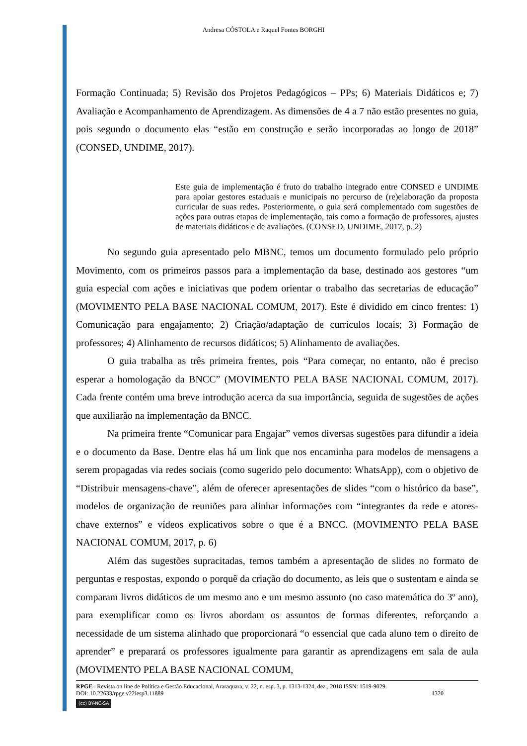Andresa CÓSTOLA e Raquel Fontes BORGHI
Formação Continuada; 5) Revisão dos Projetos Pedagógicos – PPs; 6) Materiais Didáticos e; 7) Avaliação e Acompanhamento de Aprendizagem. As dimensões de 4 a 7 não estão presentes no guia, pois segundo o documento elas “estão em construção e serão incorporadas ao longo de 2018” (CONSED, UNDIME, 2017).
Este guia de implementação é fruto do trabalho integrado entre CONSED e UNDIME para apoiar gestores estaduais e municipais no percurso de (re)elaboração da proposta curricular de suas redes. Posteriormente, o guia será complementado com sugestões de ações para outras etapas de implementação, tais como a formação de professores, ajustes de materiais didáticos e de avaliações. (CONSED, UNDIME, 2017, p. 2)
No segundo guia apresentado pelo MBNC, temos um documento formulado pelo próprio Movimento, com os primeiros passos para a implementação da base, destinado aos gestores “um guia especial com ações e iniciativas que podem orientar o trabalho das secretarias de educação” (MOVIMENTO PELA BASE NACIONAL COMUM, 2017). Este é dividido em cinco frentes: 1) Comunicação para engajamento; 2) Criação/adaptação de currículos locais; 3) Formação de professores; 4) Alinhamento de recursos didáticos; 5) Alinhamento de avaliações.
O guia trabalha as três primeira frentes, pois “Para começar, no entanto, não é preciso esperar a homologação da BNCC” (MOVIMENTO PELA BASE NACIONAL COMUM, 2017). Cada frente contém uma breve introdução acerca da sua importância, seguida de sugestões de ações que auxiliarão na implementação da BNCC.
Na primeira frente “Comunicar para Engajar” vemos diversas sugestões para difundir a ideia e o documento da Base. Dentre elas há um link que nos encaminha para modelos de mensagens a serem propagadas via redes sociais (como sugerido pelo documento: WhatsApp), com o objetivo de “Distribuir mensagens-chave”, além de oferecer apresentações de slides “com o histórico da base”, modelos de organização de reuniões para alinhar informações com “integrantes da rede e atores-chave externos” e vídeos explicativos sobre o que é a BNCC. (MOVIMENTO PELA BASE NACIONAL COMUM, 2017, p. 6)
Além das sugestões supracitadas, temos também a apresentação de slides no formato de perguntas e respostas, expondo o porquê da criação do documento, as leis que o sustentam e ainda se comparam livros didáticos de um mesmo ano e um mesmo assunto (no caso matemática do 3º ano), para exemplificar como os livros abordam os assuntos de formas diferentes, reforçando a necessidade de um sistema alinhado que proporcionará “o essencial que cada aluno tem o direito de aprender” e preparará os professores igualmente para garantir as aprendizagens em sala de aula (MOVIMENTO PELA BASE NACIONAL COMUM,
RPGE– Revista on line de Política e Gestão Educacional, Araraquara, v. 22, n. esp. 3, p. 1313-1324, dez., 2018 ISSN: 1519-9029.
DOI: 10.22633/rpge.v22iesp3.11889 1320
(cc) BY-NC-SA